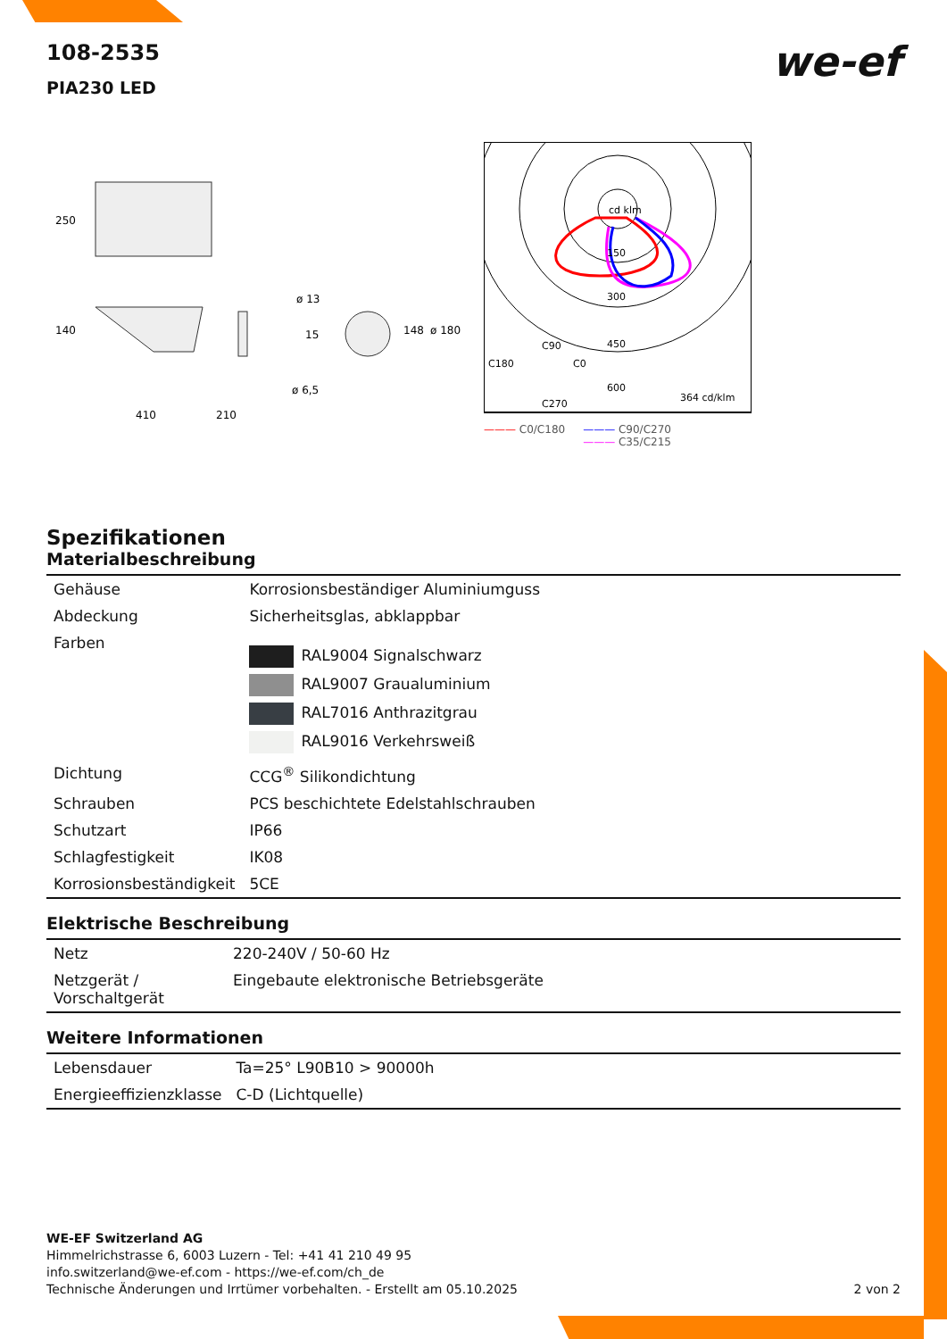we-ef
108-2535
PIA230 LED
250
140
410
210
ø 13
15
ø 6,5
148
ø 180
cd klm
150
300
450
600
C90
C180
C0
C270
364 cd/klm
——— C0/C180 ——— C90/C270
——— C35/C215
Spezifikationen
Materialbeschreibung
| Gehäuse | Korrosionsbeständiger Aluminiumguss |
| Abdeckung | Sicherheitsglas, abklappbar |
| Farben | RAL9004 Signalschwarz RAL9007 Graualuminium RAL7016 Anthrazitgrau RAL9016 Verkehrsweiß |
| Dichtung | CCG<sup>®</sup> Silikondichtung |
| Schrauben | PCS beschichtete Edelstahlschrauben |
| Schutzart | IP66 |
| Schlagfestigkeit | IK08 |
| Korrosionsbeständigkeit | 5CE |
Elektrische Beschreibung
| Netz | 220-240V / 50-60 Hz |
| Netzgerät / Vorschaltgerät | Eingebaute elektronische Betriebsgeräte |
Weitere Informationen
| Lebensdauer | Ta=25° L90B10 > 90000h |
| Energieeffizienzklasse | C-D (Lichtquelle) |
WE-EF Switzerland AG
Himmelrichstrasse 6, 6003 Luzern - Tel: +41 41 210 49 95
info.switzerland@we-ef.com - https://we-ef.com/ch_de
Technische Änderungen und Irrtümer vorbehalten. - Erstellt am 05.10.2025 2 von 2